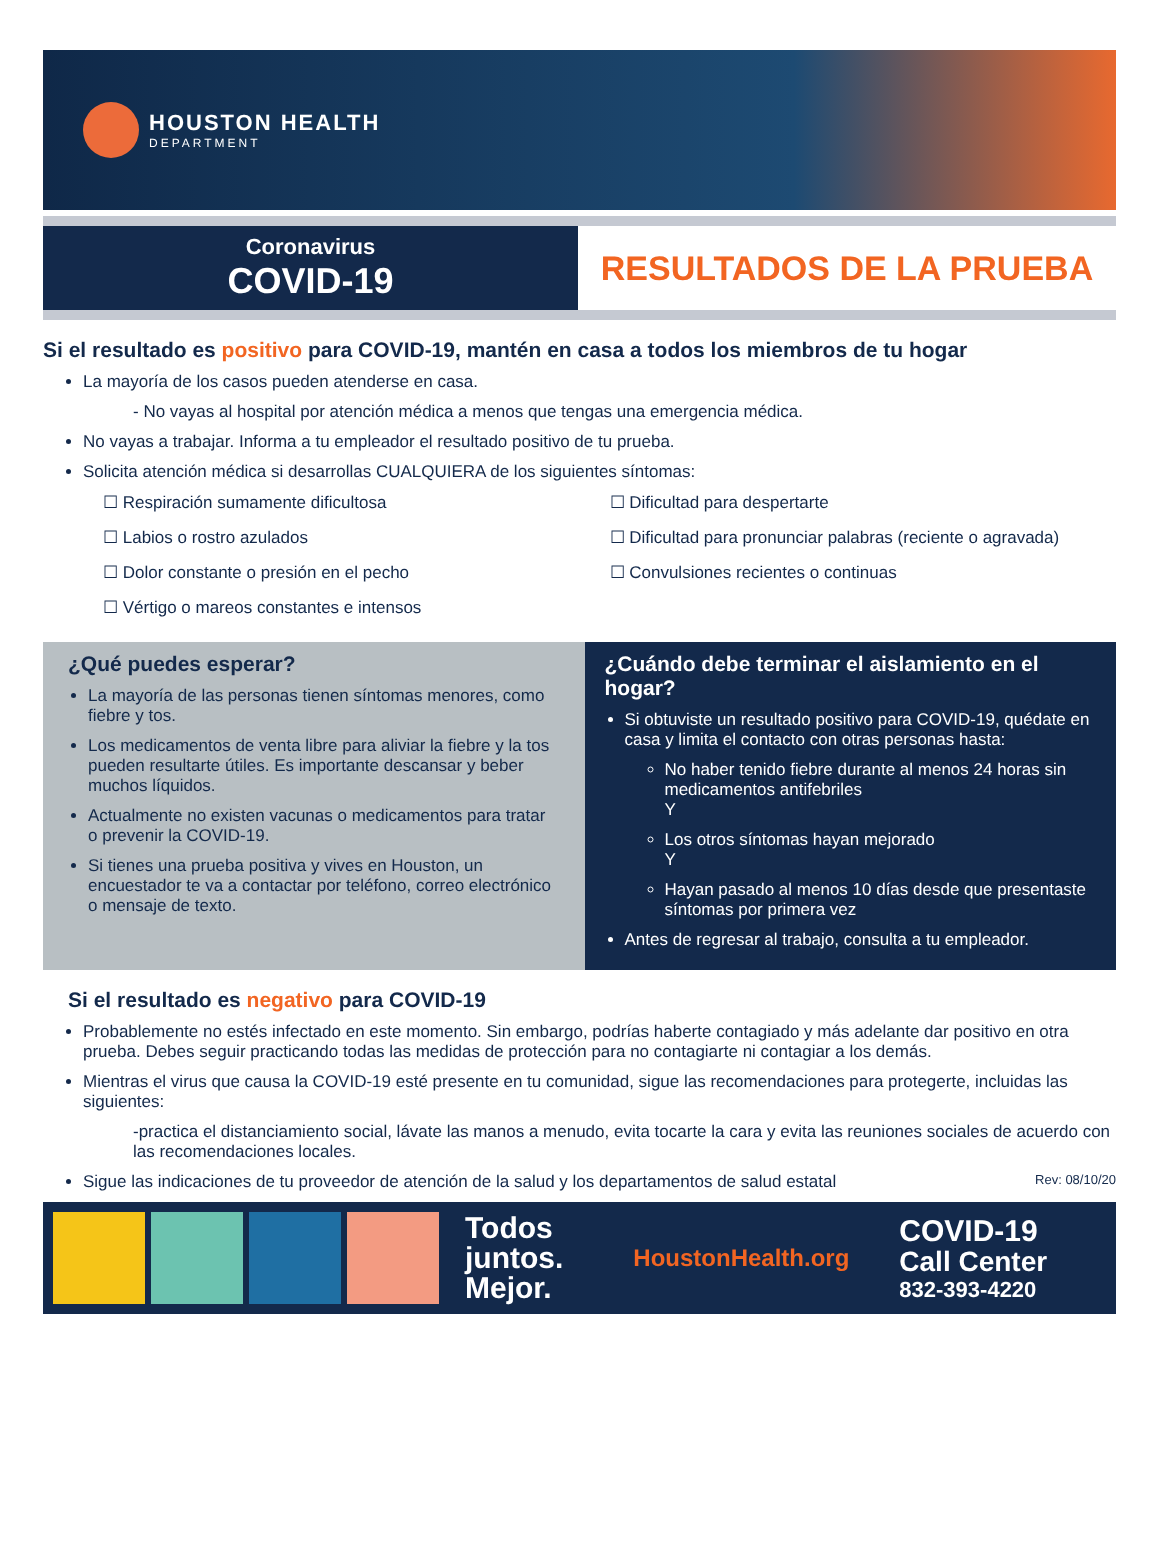HOUSTON HEALTH
DEPARTMENT
Coronavirus
COVID-19
RESULTADOS DE LA PRUEBA
Si el resultado es positivo para COVID-19, mantén en casa a todos los miembros de tu hogar
La mayoría de los casos pueden atenderse en casa.
- No vayas al hospital por atención médica a menos que tengas una emergencia médica.
No vayas a trabajar. Informa a tu empleador el resultado positivo de tu prueba.
Solicita atención médica si desarrollas CUALQUIERA de los siguientes síntomas:
☐ Respiración sumamente dificultosa
☐ Labios o rostro azulados
☐ Dolor constante o presión en el pecho
☐ Vértigo o mareos constantes e intensos
☐ Dificultad para despertarte
☐ Dificultad para pronunciar palabras (reciente o agravada)
☐ Convulsiones recientes o continuas
¿Qué puedes esperar?
La mayoría de las personas tienen síntomas menores, como fiebre y tos.
Los medicamentos de venta libre para aliviar la fiebre y la tos pueden resultarte útiles. Es importante descansar y beber muchos líquidos.
Actualmente no existen vacunas o medicamentos para tratar o prevenir la COVID-19.
Si tienes una prueba positiva y vives en Houston, un encuestador te va a contactar por teléfono, correo electrónico o mensaje de texto.
¿Cuándo debe terminar el aislamiento en el hogar?
Si obtuviste un resultado positivo para COVID-19, quédate en casa y limita el contacto con otras personas hasta:
No haber tenido fiebre durante al menos 24 horas sin medicamentos antifebriles
Y
Los otros síntomas hayan mejorado
Y
Hayan pasado al menos 10 días desde que presentaste síntomas por primera vez
Antes de regresar al trabajo, consulta a tu empleador.
Si el resultado es negativo para COVID-19
Probablemente no estés infectado en este momento. Sin embargo, podrías haberte contagiado y más adelante dar positivo en otra prueba. Debes seguir practicando todas las medidas de protección para no contagiarte ni contagiar a los demás.
Mientras el virus que causa la COVID-19 esté presente en tu comunidad, sigue las recomendaciones para protegerte, incluidas las siguientes:
-practica el distanciamiento social, lávate las manos a menudo, evita tocarte la cara y evita las reuniones sociales de acuerdo con las recomendaciones locales.
Sigue las indicaciones de tu proveedor de atención de la salud y los departamentos de salud estatal Rev: 08/10/20
Todos
juntos.
Mejor.
HoustonHealth.org
COVID-19
Call Center
832-393-4220